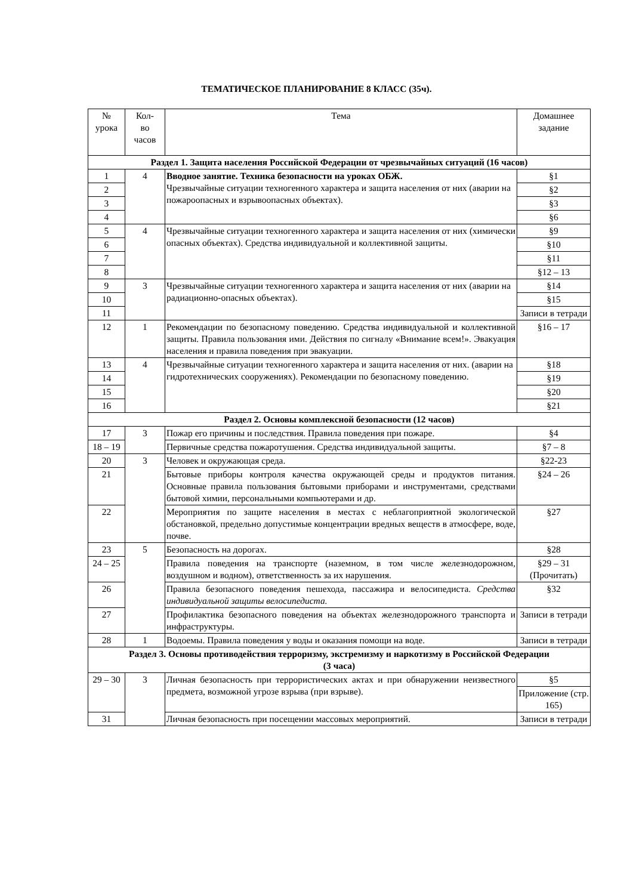ТЕМАТИЧЕСКОЕ ПЛАНИРОВАНИЕ 8 КЛАСС (35ч).
| № урока | Кол- во часов | Тема | Домашнее задание |
| --- | --- | --- | --- |
| Раздел 1. Защита населения Российской Федерации от чрезвычайных ситуаций (16 часов) | | | |
| 1 | 4 | Вводное занятие. Техника безопасности на уроках ОБЖ. Чрезвычайные ситуации техногенного характера и защита населения от них (аварии на пожароопасных и взрывоопасных объектах). | §1 |
| 2 | | | §2 |
| 3 | | | §3 |
| 4 | | | §6 |
| 5 | 4 | Чрезвычайные ситуации техногенного характера и защита населения от них (химически опасных объектах). Средства индивидуальной и коллективной защиты. | §9 |
| 6 | | | §10 |
| 7 | | | §11 |
| 8 | | | §12 – 13 |
| 9 | 3 | Чрезвычайные ситуации техногенного характера и защита населения от них (аварии на радиационно-опасных объектах). | §14 |
| 10 | | | §15 |
| 11 | | | Записи в тетради |
| 12 | 1 | Рекомендации по безопасному поведению. Средства индивидуальной и коллективной защиты. Правила пользования ими. Действия по сигналу «Внимание всем!». Эвакуация населения и правила поведения при эвакуации. | §16 – 17 |
| 13 | 4 | Чрезвычайные ситуации техногенного характера и защита населения от них. (аварии на гидротехнических сооружениях). Рекомендации по безопасному поведению. | §18 |
| 14 | | | §19 |
| 15 | | | §20 |
| 16 | | | §21 |
| Раздел 2. Основы комплексной безопасности (12 часов) | | | |
| 17 | 3 | Пожар его причины и последствия. Правила поведения при пожаре. | §4 |
| 18 – 19 | | Первичные средства пожаротушения. Средства индивидуальной защиты. | §7 – 8 |
| 20 | 3 | Человек и окружающая среда. | §22-23 |
| 21 | | Бытовые приборы контроля качества окружающей среды и продуктов питания. Основные правила пользования бытовыми приборами и инструментами, средствами бытовой химии, персональными компьютерами и др. | §24 – 26 |
| 22 | | Мероприятия по защите населения в местах с неблагоприятной экологической обстановкой, предельно допустимые концентрации вредных веществ в атмосфере, воде, почве. | §27 |
| 23 | 5 | Безопасность на дорогах. | §28 |
| 24 – 25 | | Правила поведения на транспорте (наземном, в том числе железнодорожном, воздушном и водном), ответственность за их нарушения. | §29 – 31 (Прочитать) |
| 26 | | Правила безопасного поведения пешехода, пассажира и велосипедиста. Средства индивидуальной защиты велосипедиста. | §32 |
| 27 | | Профилактика безопасного поведения на объектах железнодорожного транспорта и инфраструктуры. | Записи в тетради |
| 28 | 1 | Водоемы. Правила поведения у воды и оказания помощи на воде. | Записи в тетради |
| Раздел 3. Основы противодействия терроризму, экстремизму и наркотизму в Российской Федерации (3 часа) | | | |
| 29 – 30 | 3 | Личная безопасность при террористических актах и при обнаружении неизвестного предмета, возможной угрозе взрыва (при взрыве). | §5 |
| | | | Приложение (стр. 165) |
| 31 | | Личная безопасность при посещении массовых мероприятий. | Записи в тетради |